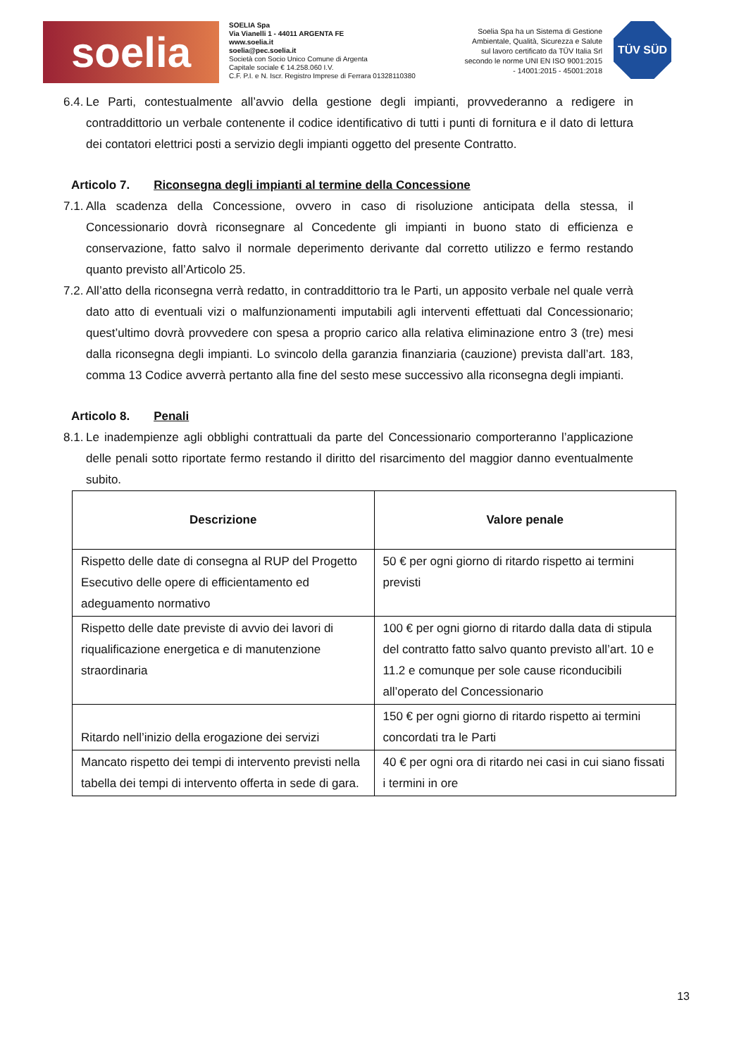soelia
SOELIA Spa
Via Vianelli 1 - 44011 ARGENTA FE
www.soelia.it
soelia@pec.soelia.it
Società con Socio Unico Comune di Argenta
Capitale sociale € 14.258.060 I.V.
C.F. P.I. e N. Iscr. Registro Imprese di Ferrara 01328110380
Soelia Spa ha un Sistema di Gestione Ambientale, Qualità, Sicurezza e Salute sul lavoro certificato da TÜV Italia Srl secondo le norme UNI EN ISO 9001:2015 - 14001:2015 - 45001:2018
TÜV SÜD
6.4. Le Parti, contestualmente all’avvio della gestione degli impianti, provvederanno a redigere in contraddittorio un verbale contenente il codice identificativo di tutti i punti di fornitura e il dato di lettura dei contatori elettrici posti a servizio degli impianti oggetto del presente Contratto.
Articolo 7. Riconsegna degli impianti al termine della Concessione
7.1. Alla scadenza della Concessione, ovvero in caso di risoluzione anticipata della stessa, il Concessionario dovrà riconsegnare al Concedente gli impianti in buono stato di efficienza e conservazione, fatto salvo il normale deperimento derivante dal corretto utilizzo e fermo restando quanto previsto all’Articolo 25.
7.2. All’atto della riconsegna verrà redatto, in contraddittorio tra le Parti, un apposito verbale nel quale verrà dato atto di eventuali vizi o malfunzionamenti imputabili agli interventi effettuati dal Concessionario; quest’ultimo dovrà provvedere con spesa a proprio carico alla relativa eliminazione entro 3 (tre) mesi dalla riconsegna degli impianti. Lo svincolo della garanzia finanziaria (cauzione) prevista dall’art. 183, comma 13 Codice avverrà pertanto alla fine del sesto mese successivo alla riconsegna degli impianti.
Articolo 8. Penali
8.1. Le inadempienze agli obblighi contrattuali da parte del Concessionario comporteranno l’applicazione delle penali sotto riportate fermo restando il diritto del risarcimento del maggior danno eventualmente subito.
| Descrizione | Valore penale |
| --- | --- |
| Rispetto delle date di consegna al RUP del Progetto Esecutivo delle opere di efficientamento ed adeguamento normativo | 50 € per ogni giorno di ritardo rispetto ai termini previsti |
| Rispetto delle date previste di avvio dei lavori di riqualificazione energetica e di manutenzione straordinaria | 100 € per ogni giorno di ritardo dalla data di stipula del contratto fatto salvo quanto previsto all’art. 10 e 11.2 e comunque per sole cause riconducibili all’operato del Concessionario |
| Ritardo nell’inizio della erogazione dei servizi | 150 € per ogni giorno di ritardo rispetto ai termini concordati tra le Parti |
| Mancato rispetto dei tempi di intervento previsti nella tabella dei tempi di intervento offerta in sede di gara. | 40 € per ogni ora di ritardo nei casi in cui siano fissati i termini in ore |
13